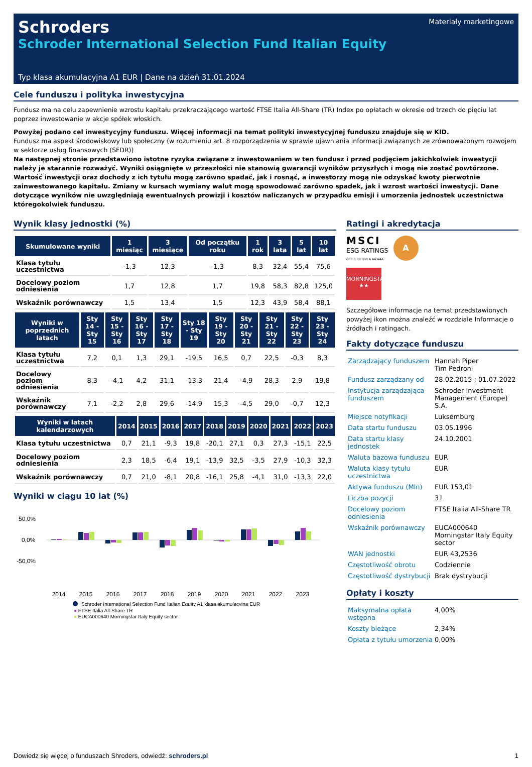Materiały marketingowe
Schroders
Schroder International Selection Fund Italian Equity
Typ klasa akumulacyjna A1 EUR | Dane na dzień 31.01.2024
Cele funduszu i polityka inwestycyjna
Fundusz ma na celu zapewnienie wzrostu kapitału przekraczającego wartość FTSE Italia All-Share (TR) Index po opłatach w okresie od trzech do pięciu lat poprzez inwestowanie w akcje spółek włoskich.
Powyżej podano cel inwestycyjny funduszu. Więcej informacji na temat polityki inwestycyjnej funduszu znajduje się w KID.
Fundusz ma aspekt środowiskowy lub społeczny (w rozumieniu art. 8 rozporządzenia w sprawie ujawniania informacji związanych ze zrównoważonym rozwojem w sektorze usług finansowych (SFDR))
Na następnej stronie przedstawiono istotne ryzyka związane z inwestowaniem w ten fundusz i przed podjęciem jakichkolwiek inwestycji należy je starannie rozważyć. Wyniki osiągnięte w przeszłości nie stanowią gwarancji wyników przyszłych i mogą nie zostać powtórzone. Wartość inwestycji oraz dochody z ich tytułu mogą zarówno spadać, jak i rosnąć, a inwestorzy mogą nie odzyskać kwoty pierwotnie zainwestowanego kapitału. Zmiany w kursach wymiany walut mogą spowodować zarówno spadek, jak i wzrost wartości inwestycji. Dane dotyczące wyników nie uwzględniają ewentualnych prowizji i kosztów naliczanych w przypadku emisji i umorzenia jednostek uczestnictwa któregokolwiek funduszu.
Wynik klasy jednostki (%)
| Skumulowane wyniki | 1 miesiąc | 3 miesiące | Od początku roku | 1 rok | 3 lata | 5 lat | 10 lat |
| --- | --- | --- | --- | --- | --- | --- | --- |
| Klasa tytułu uczestnictwa | -1,3 | 12,3 | -1,3 | 8,3 | 32,4 | 55,4 | 75,6 |
| Docelowy poziom odniesienia | 1,7 | 12,8 | 1,7 | 19,8 | 58,3 | 82,8 | 125,0 |
| Wskaźnik porównawczy | 1,5 | 13,4 | 1,5 | 12,3 | 43,9 | 58,4 | 88,1 |
| Wyniki w poprzednich latach | Sty 14 - Sty 15 | Sty 15 - Sty 16 | Sty 16 - Sty 17 | Sty 17 - Sty 18 | Sty 18 - Sty 19 | Sty 19 - Sty 20 | Sty 20 - Sty 21 | Sty 21 - Sty 22 | Sty 22 - Sty 23 | Sty 23 - Sty 24 |
| --- | --- | --- | --- | --- | --- | --- | --- | --- | --- | --- |
| Klasa tytułu uczestnictwa | 7,2 | 0,1 | 1,3 | 29,1 | -19,5 | 16,5 | 0,7 | 22,5 | -0,3 | 8,3 |
| Docelowy poziom odniesienia | 8,3 | -4,1 | 4,2 | 31,1 | -13,3 | 21,4 | -4,9 | 28,3 | 2,9 | 19,8 |
| Wskaźnik porównawczy | 7,1 | -2,2 | 2,8 | 29,6 | -14,9 | 15,3 | -4,5 | 29,0 | -0,7 | 12,3 |
| Wyniki w latach kalendarzowych | 2014 | 2015 | 2016 | 2017 | 2018 | 2019 | 2020 | 2021 | 2022 | 2023 |
| --- | --- | --- | --- | --- | --- | --- | --- | --- | --- | --- |
| Klasa tytułu uczestnictwa | 0,7 | 21,1 | -9,3 | 19,8 | -20,1 | 27,1 | 0,3 | 27,3 | -15,1 | 22,5 |
| Docelowy poziom odniesienia | 2,3 | 18,5 | -6,4 | 19,1 | -13,9 | 32,5 | -3,5 | 27,9 | -10,3 | 32,3 |
| Wskaźnik porównawczy | 0,7 | 21,0 | -8,1 | 20,8 | -16,1 | 25,8 | -4,1 | 31,0 | -13,3 | 22,0 |
Wyniki w ciągu 10 lat (%)
50,0%
0,0%
-50,0%
2014
2015
2016
2017
2018
2019
2020
2021
2022
2023
Schroder International Selection Fund Italian Equity A1 klasa akumulacyjna EUR
● FTSE Italia All-Share TR
● EUCA000640 Morningstar Italy Equity sector
Ratingi i akredytacja
MSCI
ESG RATINGS
CCC B BB BBB A AA AAA
A
MORNINGSTAR
★★
Szczegółowe informacje na temat przedstawionych powyżej ikon można znaleźć w rozdziale Informacje o źródłach i ratingach.
Fakty dotyczące funduszu
| Zarządzający funduszem | Hannah Piper Tim Pedroni |
| Fundusz zarządzany od | 28.02.2015 ; 01.07.2022 |
| Instytucja zarządzająca funduszem | Schroder Investment Management (Europe) S.A. |
| Miejsce notyfikacji | Luksemburg |
| Data startu funduszu | 03.05.1996 |
| Data startu klasy jednostek | 24.10.2001 |
| Waluta bazowa funduszu | EUR |
| Waluta klasy tytułu uczestnictwa | EUR |
| Aktywa funduszu (Mln) | EUR 153,01 |
| Liczba pozycji | 31 |
| Docelowy poziom odniesienia | FTSE Italia All-Share TR |
| Wskaźnik porównawczy | EUCA000640 Morningstar Italy Equity sector |
| WAN jednostki | EUR 43,2536 |
| Częstotliwość obrotu | Codziennie |
| Częstotliwość dystrybucji | Brak dystrybucji |
Opłaty i koszty
| Maksymalna opłata wstępna | 4,00% |
| Koszty bieżące | 2,34% |
| Opłata z tytułu umorzenia | 0,00% |
Dowiedz się więcej o funduszach Shroders, odwiedź: schroders.pl 1